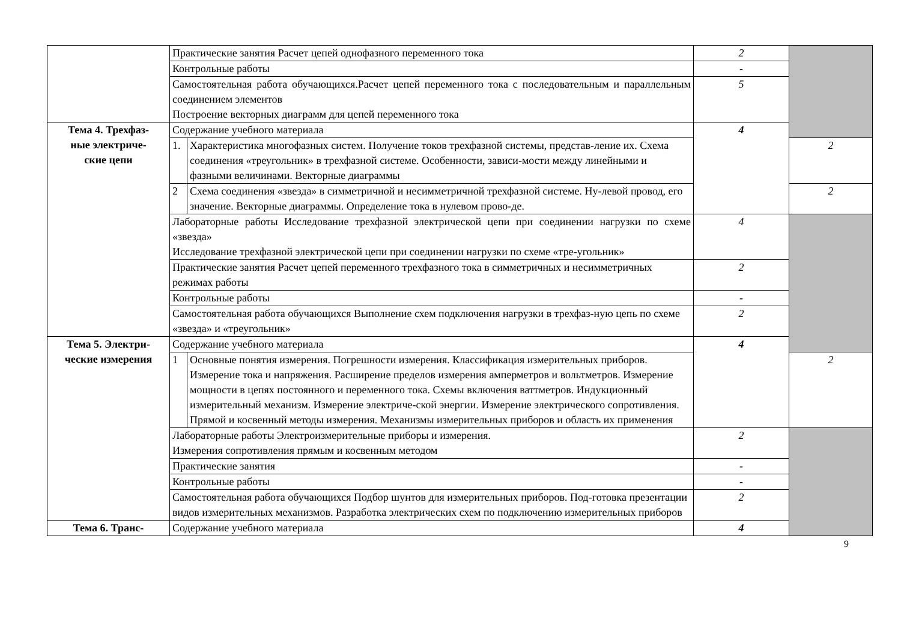| | Практические занятия Расчет цепей однофазного переменного тока | | 2 | |
| | Контрольные работы | | - | |
| | Самостоятельная работа обучающихся.Расчет цепей переменного тока с последовательным и параллельным соединением элементов Построение векторных диаграмм для цепей переменного тока | | 5 | |
| Тема 4. Трехфаз- ные электриче- ские цепи | Содержание учебного материала | | 4 | |
| | 1. | Характеристика многофазных систем. Получение токов трехфазной системы, представ-ление их. Схема соединения «треугольник» в трехфазной системе. Особенности, зависи-мости между линейными и фазными величинами. Векторные диаграммы | | 2 |
| | 2 | Схема соединения «звезда» в симметричной и несимметричной трехфазной системе. Ну-левой провод, его значение. Векторные диаграммы. Определение тока в нулевом прово-де. | | 2 |
| | Лабораторные работы Исследование трехфазной электрической цепи при соединении нагрузки по схеме «звезда» Исследование трехфазной электрической цепи при соединении нагрузки по схеме «тре-угольник» | | 4 | |
| | Практические занятия Расчет цепей переменного трехфазного тока в симметричных и несимметричных режимах работы | | 2 | |
| | Контрольные работы | | - | |
| | Самостоятельная работа обучающихся Выполнение схем подключения нагрузки в трехфаз-ную цепь по схеме «звезда» и «треугольник» | | 2 | |
| Тема 5. Электри- ческие измерения | Содержание учебного материала | | 4 | |
| | 1 | Основные понятия измерения. Погрешности измерения. Классификация измерительных приборов. Измерение тока и напряжения. Расширение пределов измерения амперметров и вольтметров. Измерение мощности в цепях постоянного и переменного тока. Схемы включения ваттметров. Индукционный измерительный механизм. Измерение электриче-ской энергии. Измерение электрического сопротивления. Прямой и косвенный методы измерения. Механизмы измерительных приборов и область их применения | | 2 |
| | Лабораторные работы Электроизмерительные приборы и измерения. Измерения сопротивления прямым и косвенным методом | | 2 | |
| | Практические занятия | | - | |
| | Контрольные работы | | - | |
| | Самостоятельная работа обучающихся Подбор шунтов для измерительных приборов. Под-готовка презентации видов измерительных механизмов. Разработка электрических схем по подключению измерительных приборов | | 2 | |
| Тема 6. Транс- | Содержание учебного материала | | 4 | |
9